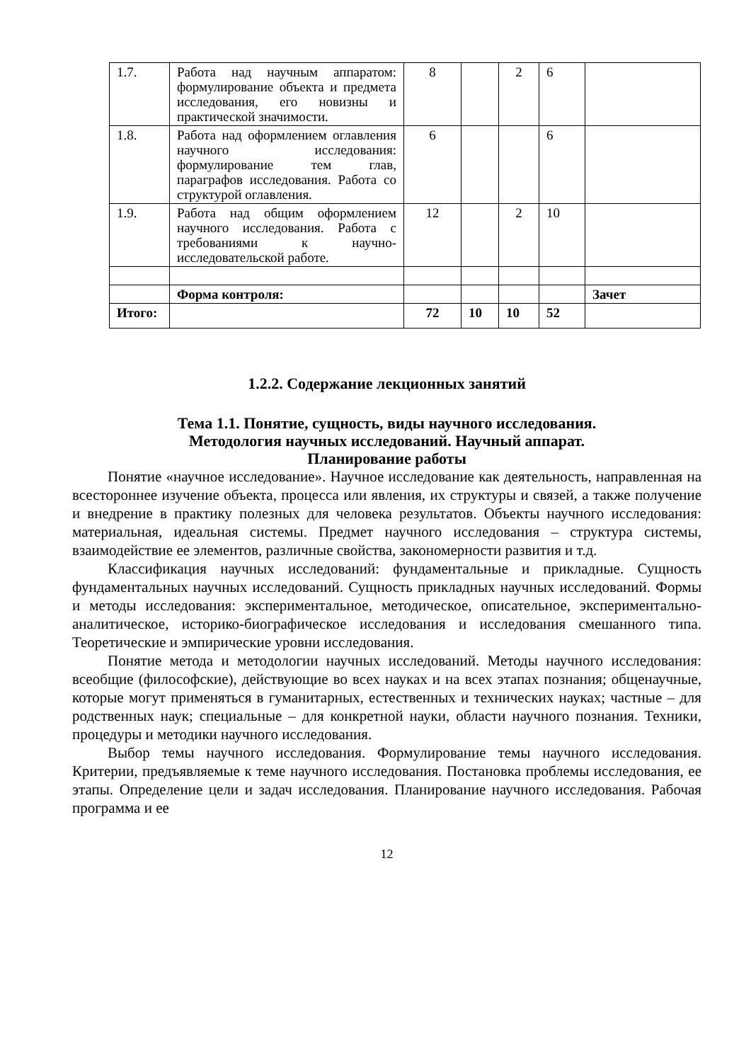| 1.7. | Работа над научным аппаратом: формулирование объекта и предмета исследования, его новизны и практической значимости. | 8 | | 2 | 6 | |
| 1.8. | Работа над оформлением оглавления научного исследования: формулирование тем глав, параграфов исследования. Работа со структурой оглавления. | 6 | | | 6 | |
| 1.9. | Работа над общим оформлением научного исследования. Работа с требованиями к научно-исследовательской работе. | 12 | | 2 | 10 | |
| | Форма контроля: | | | | | Зачет |
| Итого: | | 72 | 10 | 10 | 52 | |
1.2.2. Содержание лекционных занятий
Тема 1.1. Понятие, сущность, виды научного исследования.
Методология научных исследований. Научный аппарат.
Планирование работы
Понятие «научное исследование». Научное исследование как деятельность, направленная на всестороннее изучение объекта, процесса или явления, их структуры и связей, а также получение и внедрение в практику полезных для человека результатов. Объекты научного исследования: материальная, идеальная системы. Предмет научного исследования – структура системы, взаимодействие ее элементов, различные свойства, закономерности развития и т.д.
Классификация научных исследований: фундаментальные и прикладные. Сущность фундаментальных научных исследований. Сущность прикладных научных исследований. Формы и методы исследования: экспериментальное, методическое, описательное, экспериментально-аналитическое, историко-биографическое исследования и исследования смешанного типа. Теоретические и эмпирические уровни исследования.
Понятие метода и методологии научных исследований. Методы научного исследования: всеобщие (философские), действующие во всех науках и на всех этапах познания; общенаучные, которые могут применяться в гуманитарных, естественных и технических науках; частные – для родственных наук; специальные – для конкретной науки, области научного познания. Техники, процедуры и методики научного исследования.
Выбор темы научного исследования. Формулирование темы научного исследования. Критерии, предъявляемые к теме научного исследования. Постановка проблемы исследования, ее этапы. Определение цели и задач исследования. Планирование научного исследования. Рабочая программа и ее
12